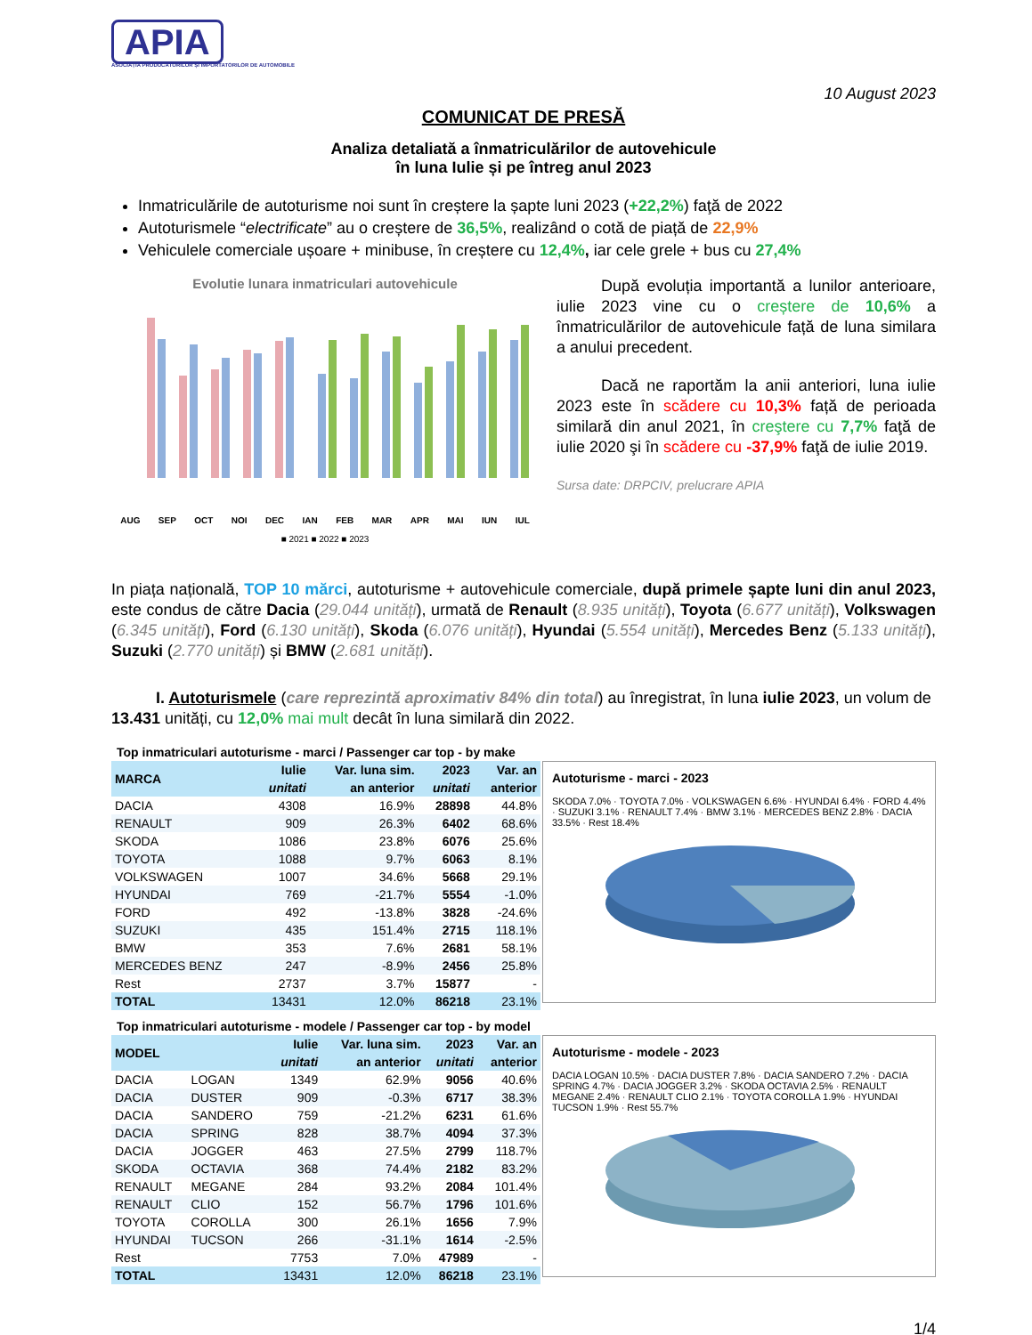APIA
ASOCIAȚIA PRODUCĂTORILOR ȘI IMPORTATORILOR DE AUTOMOBILE
10 August 2023
COMUNICAT DE PRESĂ
Analiza detaliată a înmatriculărilor de autovehicule
în luna Iulie și pe întreg anul 2023
Inmatriculările de autoturisme noi sunt în creștere la șapte luni 2023 (+22,2%) faţă de 2022
Autoturismele “electrificate” au o creștere de 36,5%, realizând o cotă de piață de 22,9%
Vehiculele comerciale ușoare + minibuse, în creștere cu 12,4%, iar cele grele + bus cu 27,4%
Evolutie lunara inmatriculari autovehicule
AUG SEP OCT NOI DEC IAN FEB MAR APR MAI IUN IUL
■ 2021 ■ 2022 ■ 2023
După evoluția importantă a lunilor anterioare, iulie 2023 vine cu o creștere de 10,6% a înmatriculărilor de autovehicule față de luna similara a anului precedent.
Dacă ne raportăm la anii anteriori, luna iulie 2023 este în scădere cu 10,3% față de perioada similară din anul 2021, în creştere cu 7,7% faţă de iulie 2020 şi în scădere cu -37,9% faţă de iulie 2019.
Sursa date: DRPCIV, prelucrare APIA
In piața națională, TOP 10 mărci, autoturisme + autovehicule comerciale, după primele șapte luni din anul 2023, este condus de către Dacia (29.044 unități), urmată de Renault (8.935 unități), Toyota (6.677 unități), Volkswagen (6.345 unități), Ford (6.130 unități), Skoda (6.076 unități), Hyundai (5.554 unități), Mercedes Benz (5.133 unități), Suzuki (2.770 unități) și BMW (2.681 unități).
I. Autoturismele (care reprezintă aproximativ 84% din total) au înregistrat, în luna iulie 2023, un volum de 13.431 unități, cu 12,0% mai mult decât în luna similară din 2022.
Top inmatriculari autoturisme - marci / Passenger car top - by make
| MARCA | Iulie | Var. luna sim. | 2023 | Var. an |
| --- | --- | --- | --- | --- |
| | unitati | an anterior | unitati | anterior |
| DACIA | 4308 | 16.9% | 28898 | 44.8% |
| RENAULT | 909 | 26.3% | 6402 | 68.6% |
| SKODA | 1086 | 23.8% | 6076 | 25.6% |
| TOYOTA | 1088 | 9.7% | 6063 | 8.1% |
| VOLKSWAGEN | 1007 | 34.6% | 5668 | 29.1% |
| HYUNDAI | 769 | -21.7% | 5554 | -1.0% |
| FORD | 492 | -13.8% | 3828 | -24.6% |
| SUZUKI | 435 | 151.4% | 2715 | 118.1% |
| BMW | 353 | 7.6% | 2681 | 58.1% |
| MERCEDES BENZ | 247 | -8.9% | 2456 | 25.8% |
| Rest | 2737 | 3.7% | 15877 | - |
| TOTAL | 13431 | 12.0% | 86218 | 23.1% |
Autoturisme - marci - 2023
SKODA 7.0% · TOYOTA 7.0% · VOLKSWAGEN 6.6% · HYUNDAI 6.4% · FORD 4.4% · SUZUKI 3.1% · RENAULT 7.4% · BMW 3.1% · MERCEDES BENZ 2.8% · DACIA 33.5% · Rest 18.4%
Top inmatriculari autoturisme - modele / Passenger car top - by model
| MODEL | | Iulie | Var. luna sim. | 2023 | Var. an |
| --- | --- | --- | --- | --- | --- |
| | | unitati | an anterior | unitati | anterior |
| DACIA | LOGAN | 1349 | 62.9% | 9056 | 40.6% |
| DACIA | DUSTER | 909 | -0.3% | 6717 | 38.3% |
| DACIA | SANDERO | 759 | -21.2% | 6231 | 61.6% |
| DACIA | SPRING | 828 | 38.7% | 4094 | 37.3% |
| DACIA | JOGGER | 463 | 27.5% | 2799 | 118.7% |
| SKODA | OCTAVIA | 368 | 74.4% | 2182 | 83.2% |
| RENAULT | MEGANE | 284 | 93.2% | 2084 | 101.4% |
| RENAULT | CLIO | 152 | 56.7% | 1796 | 101.6% |
| TOYOTA | COROLLA | 300 | 26.1% | 1656 | 7.9% |
| HYUNDAI | TUCSON | 266 | -31.1% | 1614 | -2.5% |
| Rest | | 7753 | 7.0% | 47989 | - |
| TOTAL | | 13431 | 12.0% | 86218 | 23.1% |
Autoturisme - modele - 2023
DACIA LOGAN 10.5% · DACIA DUSTER 7.8% · DACIA SANDERO 7.2% · DACIA SPRING 4.7% · DACIA JOGGER 3.2% · SKODA OCTAVIA 2.5% · RENAULT MEGANE 2.4% · RENAULT CLIO 2.1% · TOYOTA COROLLA 1.9% · HYUNDAI TUCSON 1.9% · Rest 55.7%
1/4